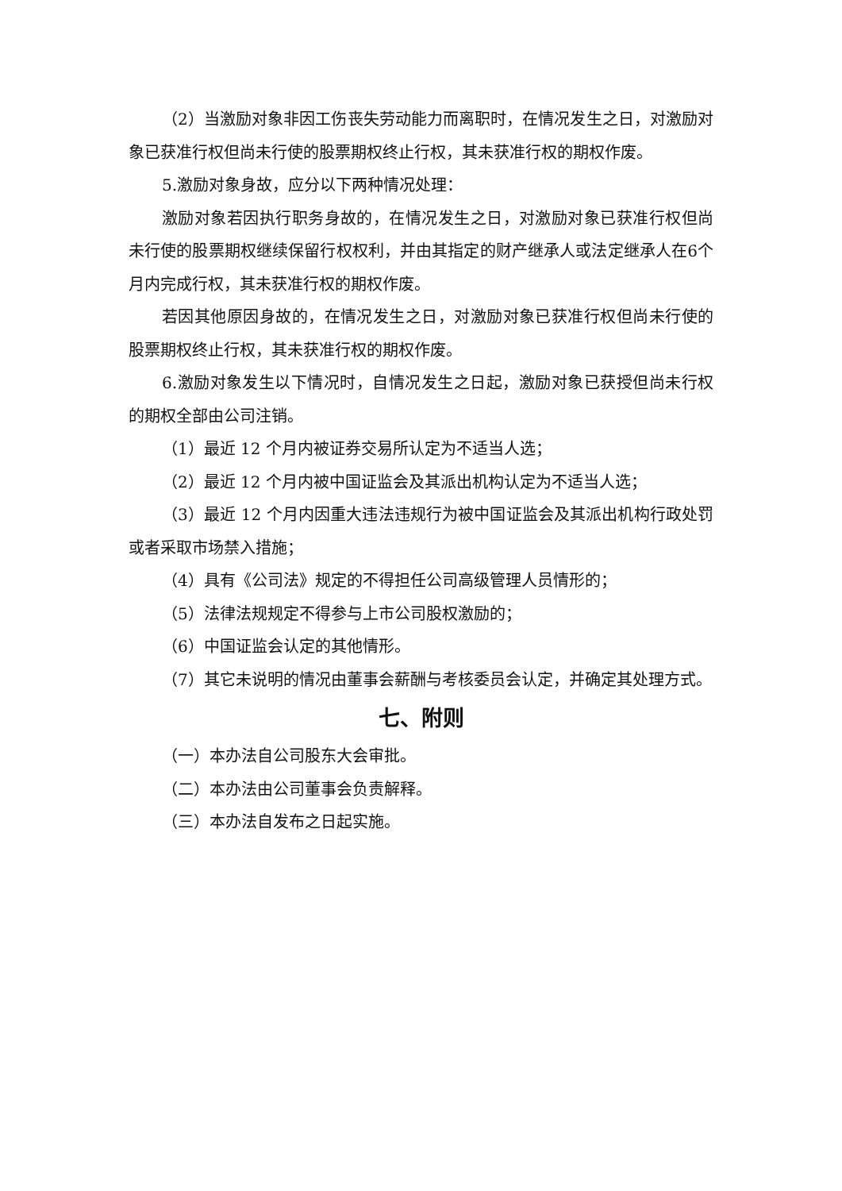（2）当激励对象非因工伤丧失劳动能力而离职时，在情况发生之日，对激励对象已获准行权但尚未行使的股票期权终止行权，其未获准行权的期权作废。
5.激励对象身故，应分以下两种情况处理：
激励对象若因执行职务身故的，在情况发生之日，对激励对象已获准行权但尚未行使的股票期权继续保留行权权利，并由其指定的财产继承人或法定继承人在6个月内完成行权，其未获准行权的期权作废。
若因其他原因身故的，在情况发生之日，对激励对象已获准行权但尚未行使的股票期权终止行权，其未获准行权的期权作废。
6.激励对象发生以下情况时，自情况发生之日起，激励对象已获授但尚未行权的期权全部由公司注销。
（1）最近 12 个月内被证券交易所认定为不适当人选；
（2）最近 12 个月内被中国证监会及其派出机构认定为不适当人选；
（3）最近 12 个月内因重大违法违规行为被中国证监会及其派出机构行政处罚或者采取市场禁入措施；
（4）具有《公司法》规定的不得担任公司高级管理人员情形的；
（5）法律法规规定不得参与上市公司股权激励的；
（6）中国证监会认定的其他情形。
（7）其它未说明的情况由董事会薪酬与考核委员会认定，并确定其处理方式。
七、附则
（一）本办法自公司股东大会审批。
（二）本办法由公司董事会负责解释。
（三）本办法自发布之日起实施。